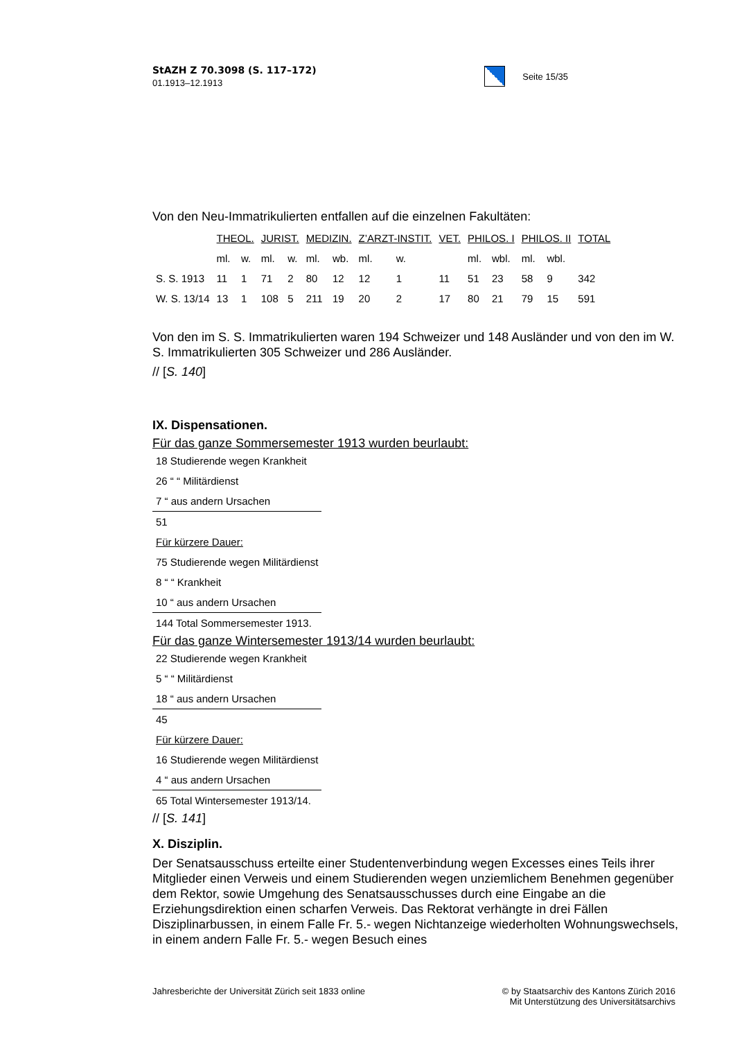StAZH Z 70.3098 (S. 117–172)
01.1913–12.1913
Seite 15/35
Von den Neu-Immatrikulierten entfallen auf die einzelnen Fakultäten:
| | THEOL. | | JURIST. | | MEDIZIN. | | Z’ARZT-INSTIT. | | | VET. | PHILOS. I | | PHILOS. II | | TOTAL |
| | ml. | w. | ml. | w. | ml. | wb. | ml. | w. | | | ml. | wbl. | ml. | wbl. | |
| S. S. 1913 | 11 | 1 | 71 | 2 | 80 | 12 | 12 | 1 | | 11 | 51 | 23 | 58 | 9 | 342 |
| W. S. 13/14 | 13 | 1 | 108 | 5 | 211 | 19 | 20 | 2 | | 17 | 80 | 21 | 79 | 15 | 591 |
Von den im S. S. Immatrikulierten waren 194 Schweizer und 148 Ausländer und von den im W. S. Immatrikulierten 305 Schweizer und 286 Ausländer.
// [S. 140]
IX. Dispensationen.
Für das ganze Sommersemester 1913 wurden beurlaubt:
| 18 Studierende wegen Krankheit |
| 26 “ “ Militärdienst |
| 7 “ aus andern Ursachen |
| 51 |
| Für kürzere Dauer: |
| 75 Studierende wegen Militärdienst |
| 8 “ “ Krankheit |
| 10 “ aus andern Ursachen |
| 144 Total Sommersemester 1913. |
Für das ganze Wintersemester 1913/14 wurden beurlaubt:
| 22 Studierende wegen Krankheit |
| 5 “ “ Militärdienst |
| 18 “ aus andern Ursachen |
| 45 |
| Für kürzere Dauer: |
| 16 Studierende wegen Militärdienst |
| 4 “ aus andern Ursachen |
| 65 Total Wintersemester 1913/14. |
// [S. 141]
X. Disziplin.
Der Senatsausschuss erteilte einer Studentenverbindung wegen Excesses eines Teils ihrer Mitglieder einen Verweis und einem Studierenden wegen unziemlichem Benehmen gegenüber dem Rektor, sowie Umgehung des Senatsausschusses durch eine Eingabe an die Erziehungsdirektion einen scharfen Verweis. Das Rektorat verhängte in drei Fällen Disziplinarbussen, in einem Falle Fr. 5.- wegen Nichtanzeige wiederholten Wohnungswechsels, in einem andern Falle Fr. 5.- wegen Besuch eines
Jahresberichte der Universität Zürich seit 1833 online
© by Staatsarchiv des Kantons Zürich 2016
Mit Unterstützung des Universitätsarchivs